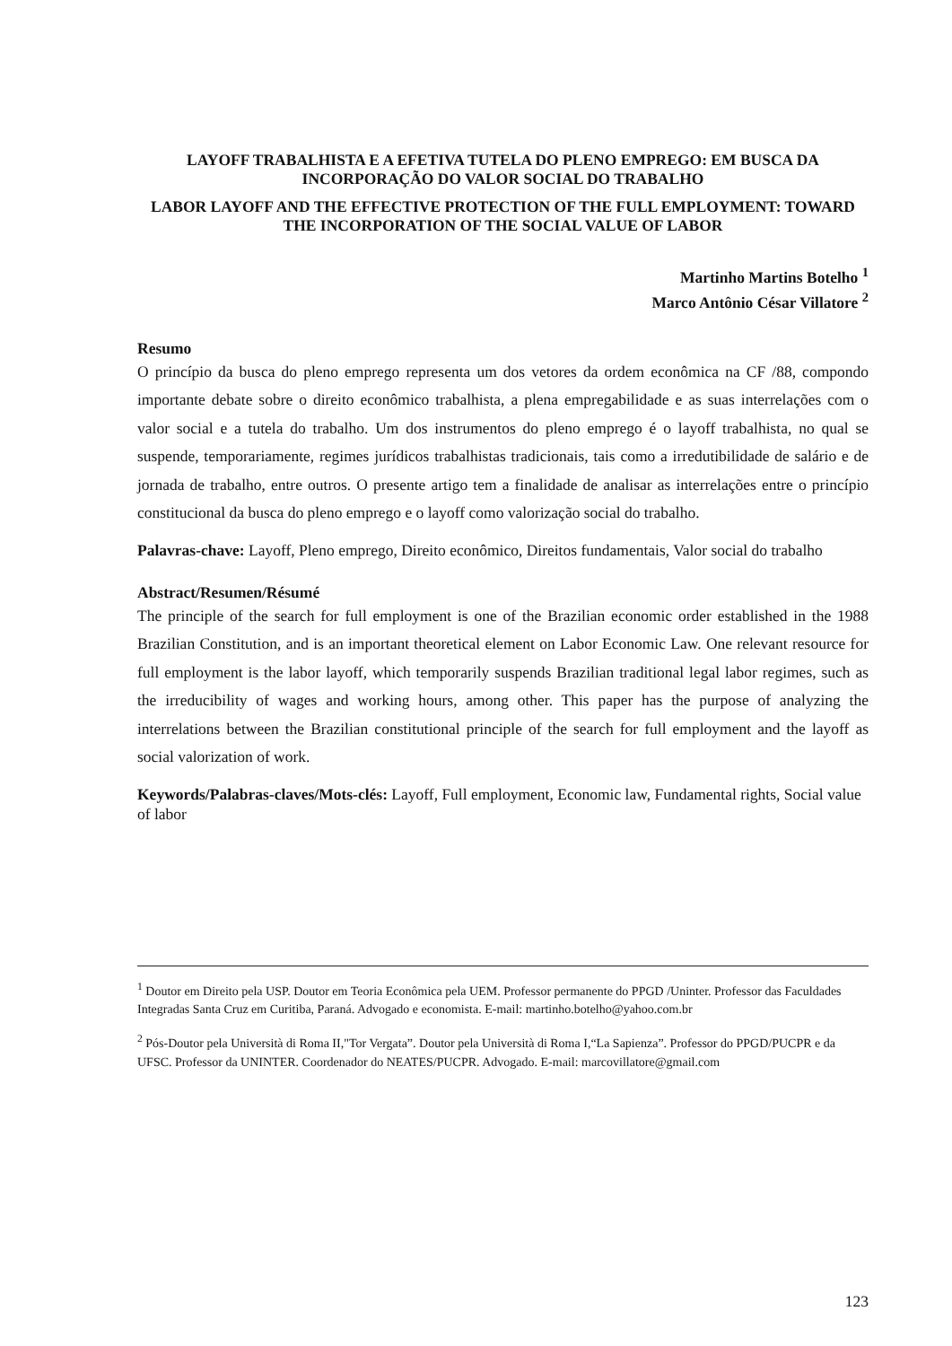LAYOFF TRABALHISTA E A EFETIVA TUTELA DO PLENO EMPREGO: EM BUSCA DA INCORPORAÇÃO DO VALOR SOCIAL DO TRABALHO
LABOR LAYOFF AND THE EFFECTIVE PROTECTION OF THE FULL EMPLOYMENT: TOWARD THE INCORPORATION OF THE SOCIAL VALUE OF LABOR
Martinho Martins Botelho <sup>1</sup>
Marco Antônio César Villatore <sup>2</sup>
Resumo
O princípio da busca do pleno emprego representa um dos vetores da ordem econômica na CF /88, compondo importante debate sobre o direito econômico trabalhista, a plena empregabilidade e as suas interrelações com o valor social e a tutela do trabalho. Um dos instrumentos do pleno emprego é o layoff trabalhista, no qual se suspende, temporariamente, regimes jurídicos trabalhistas tradicionais, tais como a irredutibilidade de salário e de jornada de trabalho, entre outros. O presente artigo tem a finalidade de analisar as interrelações entre o princípio constitucional da busca do pleno emprego e o layoff como valorização social do trabalho.
Palavras-chave: Layoff, Pleno emprego, Direito econômico, Direitos fundamentais, Valor social do trabalho
Abstract/Resumen/Résumé
The principle of the search for full employment is one of the Brazilian economic order established in the 1988 Brazilian Constitution, and is an important theoretical element on Labor Economic Law. One relevant resource for full employment is the labor layoff, which temporarily suspends Brazilian traditional legal labor regimes, such as the irreducibility of wages and working hours, among other. This paper has the purpose of analyzing the interrelations between the Brazilian constitutional principle of the search for full employment and the layoff as social valorization of work.
Keywords/Palabras-claves/Mots-clés: Layoff, Full employment, Economic law, Fundamental rights, Social value of labor
<sup>1</sup> Doutor em Direito pela USP. Doutor em Teoria Econômica pela UEM. Professor permanente do PPGD /Uninter. Professor das Faculdades Integradas Santa Cruz em Curitiba, Paraná. Advogado e economista. E-mail: martinho.botelho@yahoo.com.br
<sup>2</sup> Pós-Doutor pela Università di Roma II,"Tor Vergata”. Doutor pela Università di Roma I,“La Sapienza”. Professor do PPGD/PUCPR e da UFSC. Professor da UNINTER. Coordenador do NEATES/PUCPR. Advogado. E-mail: marcovillatore@gmail.com
123